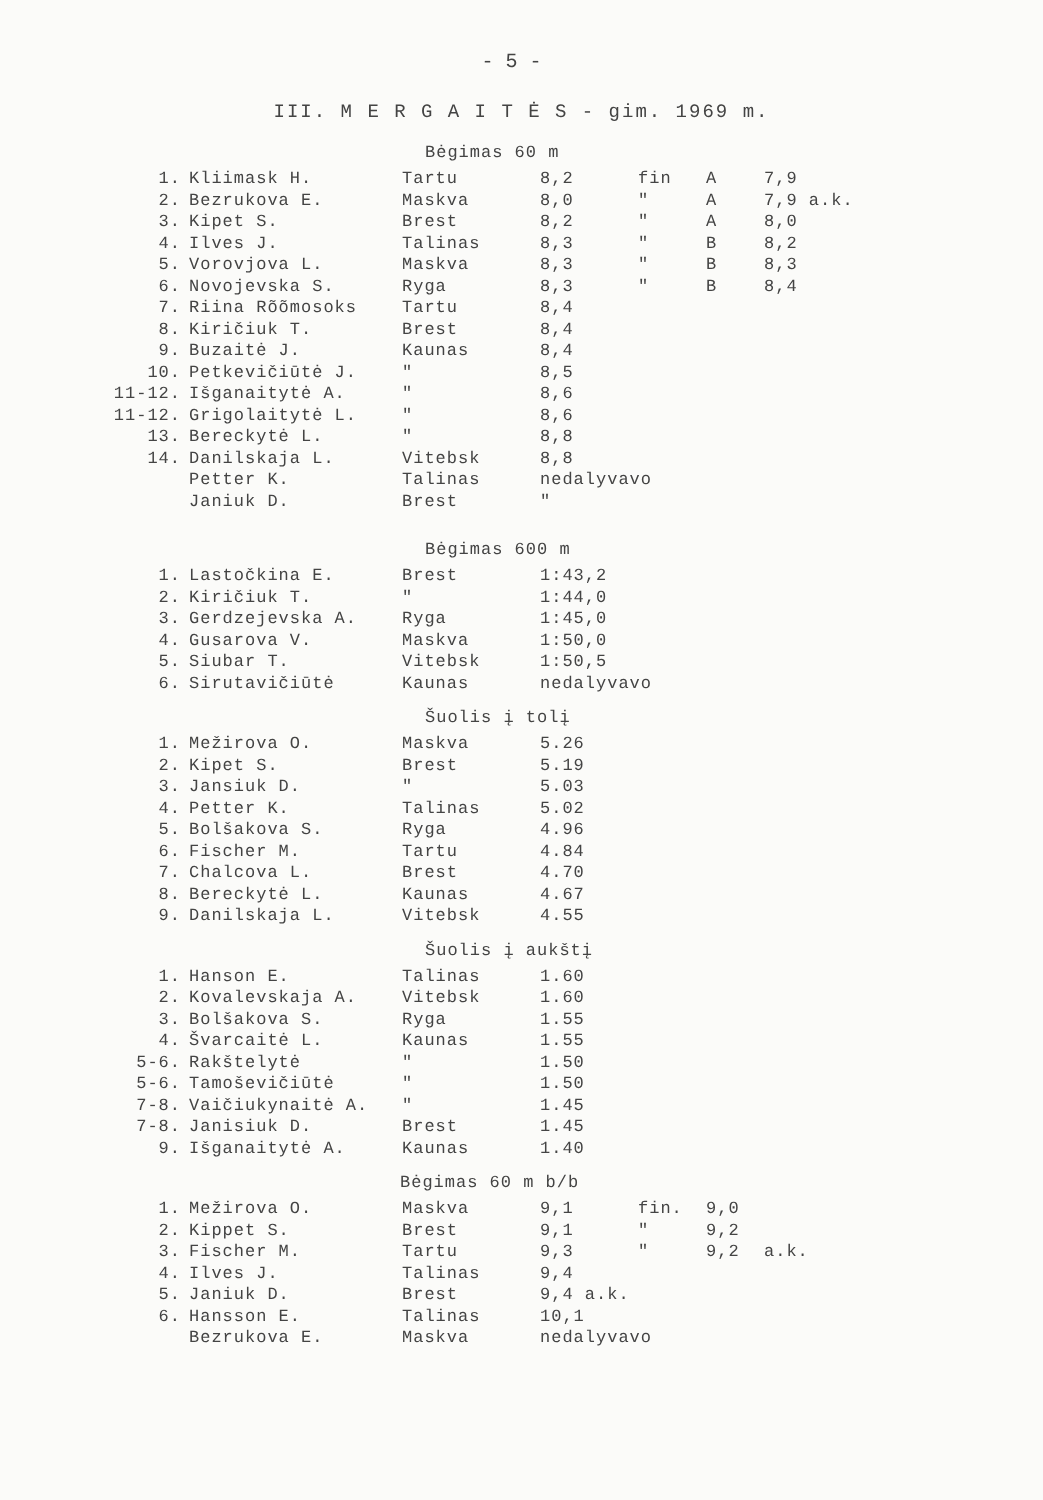- 5 -
III. M E R G A I T Ė S - gim. 1969 m.
Bėgimas 60 m
| 1. | Kliimask H. | Tartu | 8,2 | fin | A | 7,9 |
| 2. | Bezrukova E. | Maskva | 8,0 | " | A | 7,9 a.k. |
| 3. | Kipet S. | Brest | 8,2 | " | A | 8,0 |
| 4. | Ilves J. | Talinas | 8,3 | " | B | 8,2 |
| 5. | Vorovjova L. | Maskva | 8,3 | " | B | 8,3 |
| 6. | Novojevska S. | Ryga | 8,3 | " | B | 8,4 |
| 7. | Riina Rõõmosoks | Tartu | 8,4 | | | |
| 8. | Kiričiuk T. | Brest | 8,4 | | | |
| 9. | Buzaitė J. | Kaunas | 8,4 | | | |
| 10. | Petkevičiūtė J. | " | 8,5 | | | |
| 11-12. | Išganaitytė A. | " | 8,6 | | | |
| 11-12. | Grigolaitytė L. | " | 8,6 | | | |
| 13. | Bereckytė L. | " | 8,8 | | | |
| 14. | Danilskaja L. | Vitebsk | 8,8 | | | |
| | Petter K. | Talinas | nedalyvavo | | | |
| | Janiuk D. | Brest | " | | | |
Bėgimas 600 m
| 1. | Lastočkina E. | Brest | 1:43,2 |
| 2. | Kiričiuk T. | " | 1:44,0 |
| 3. | Gerdzejevska A. | Ryga | 1:45,0 |
| 4. | Gusarova V. | Maskva | 1:50,0 |
| 5. | Siubar T. | Vitebsk | 1:50,5 |
| 6. | Sirutavičiūtė | Kaunas | nedalyvavo |
Šuolis į tolį
| 1. | Mežirova O. | Maskva | 5.26 |
| 2. | Kipet S. | Brest | 5.19 |
| 3. | Jansiuk D. | " | 5.03 |
| 4. | Petter K. | Talinas | 5.02 |
| 5. | Bolšakova S. | Ryga | 4.96 |
| 6. | Fischer M. | Tartu | 4.84 |
| 7. | Chalcova L. | Brest | 4.70 |
| 8. | Bereckytė L. | Kaunas | 4.67 |
| 9. | Danilskaja L. | Vitebsk | 4.55 |
Šuolis į aukštį
| 1. | Hanson E. | Talinas | 1.60 |
| 2. | Kovalevskaja A. | Vitebsk | 1.60 |
| 3. | Bolšakova S. | Ryga | 1.55 |
| 4. | Švarcaitė L. | Kaunas | 1.55 |
| 5-6. | Rakštelytė | " | 1.50 |
| 5-6. | Tamoševičiūtė | " | 1.50 |
| 7-8. | Vaičiukynaitė A. | " | 1.45 |
| 7-8. | Janisiuk D. | Brest | 1.45 |
| 9. | Išganaitytė A. | Kaunas | 1.40 |
Bėgimas 60 m b/b
| 1. | Mežirova O. | Maskva | 9,1 | fin. | 9,0 | |
| 2. | Kippet S. | Brest | 9,1 | " | 9,2 | |
| 3. | Fischer M. | Tartu | 9,3 | " | 9,2 | a.k. |
| 4. | Ilves J. | Talinas | 9,4 | | | |
| 5. | Janiuk D. | Brest | 9,4 a.k. | | | |
| 6. | Hansson E. | Talinas | 10,1 | | | |
| | Bezrukova E. | Maskva | nedalyvavo | | | |